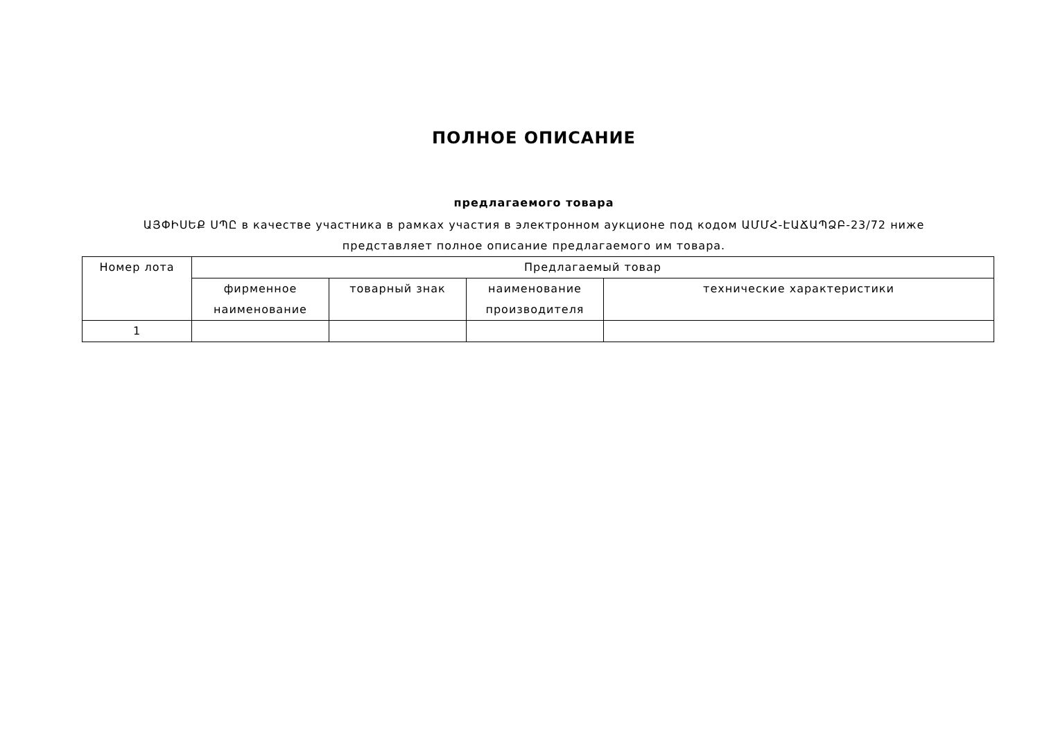ПОЛНОЕ ОПИСАНИЕ
предлагаемого товара
ԱՅՓԻՍԵՔ ՍՊԸ в качестве участника в рамках участия в электронном аукционе под кодом ԱՄՄՀ-ԷԱՃԱՊՁԲ-23/72 ниже представляет полное описание предлагаемого им товара.
| Номер лота | Предлагаемый товар | | | |
| --- | --- | --- | --- | --- |
| | фирменное наименование | товарный знак | наименование производителя | технические характеристики |
| 1 | | | | |